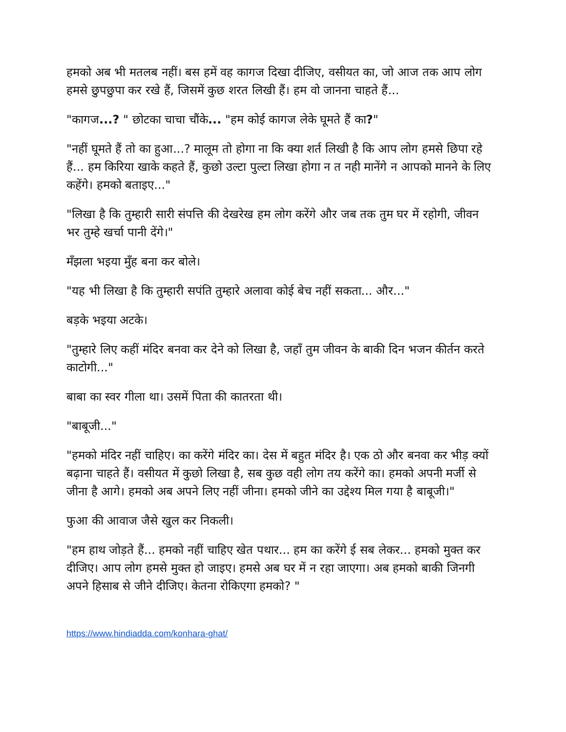हमको अब भी मतलब नहीं। बस हमें वह कागज दिखा दीजिए, वसीयत का, जो आज तक आप लोग हमसे छुपछुपा कर रखे हैं, जिसमें कुछ शरत लिखी हैं। हम वो जानना चाहते हैं...
"कागज...? " छोटका चाचा चौंके... "हम कोई कागज लेके घूमते हैं का?"
"नहीं घूमते हैं तो का हुआ...? मालूम तो होगा ना कि क्या शर्त लिखी है कि आप लोग हमसे छिपा रहे हैं... हम किरिया खाके कहते हैं, कुछो उल्टा पुल्टा लिखा होगा न त नही मानेंगे न आपको मानने के लिए कहेंगे। हमको बताइए..."
"लिखा है कि तुम्हारी सारी संपत्ति की देखरेख हम लोग करेंगे और जब तक तुम घर में रहोगी, जीवन भर तुम्हे खर्चा पानी देंगे।"
मँझला भइया मुँह बना कर बोले।
"यह भी लिखा है कि तुम्हारी सपंति तुम्हारे अलावा कोई बेच नहीं सकता... और..."
बड़के भइया अटके।
"तुम्हारे लिए कहीं मंदिर बनवा कर देने को लिखा है, जहाँ तुम जीवन के बाकी दिन भजन कीर्तन करते काटोगी..."
बाबा का स्वर गीला था। उसमें पिता की कातरता थी।
"बाबूजी..."
"हमको मंदिर नहीं चाहिए। का करेंगे मंदिर का। देस में बहुत मंदिर है। एक ठो और बनवा कर भीड़ क्यों बढ़ाना चाहते हैं। वसीयत में कुछो लिखा है, सब कुछ वही लोग तय करेंगे का। हमको अपनी मर्जी से जीना है आगे। हमको अब अपने लिए नहीं जीना। हमको जीने का उद्देश्य मिल गया है बाबूजी।"
फुआ की आवाज जैसे खुल कर निकली।
"हम हाथ जोड़ते हैं... हमको नहीं चाहिए खेत पथार... हम का करेंगे ई सब लेकर... हमको मुक्त कर दीजिए। आप लोग हमसे मुक्त हो जाइए। हमसे अब घर में न रहा जाएगा। अब हमको बाकी जिनगी अपने हिसाब से जीने दीजिए। केतना रोकिएगा हमको? "
https://www.hindiadda.com/konhara-ghat/